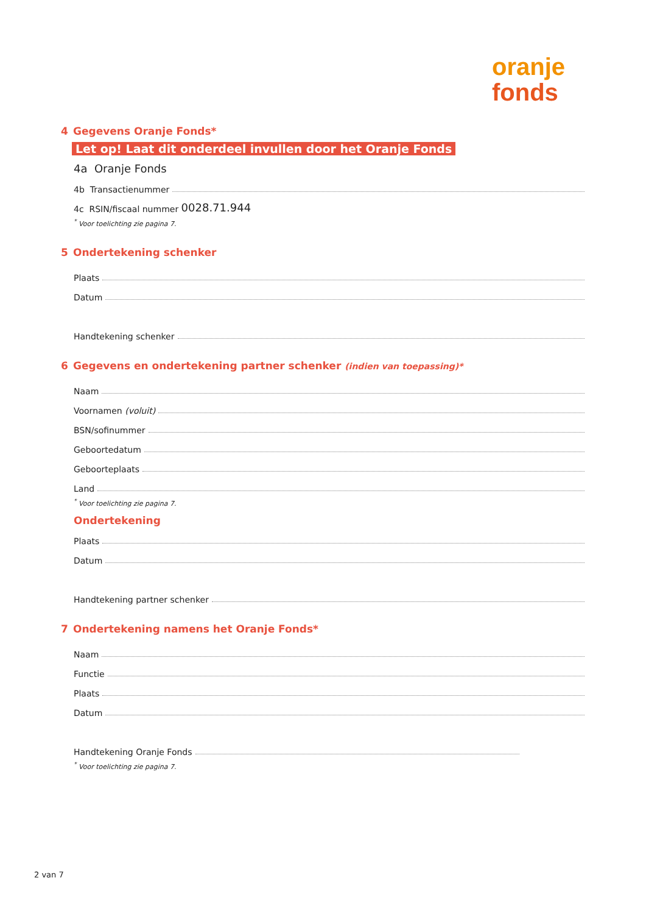oranje
fonds
4 Gegevens Oranje Fonds*
Let op! Laat dit onderdeel invullen door het Oranje Fonds
4a Oranje Fonds
4b Transactienummer
4c RSIN/fiscaal nummer 0028.71.944
<sup>*</sup> Voor toelichting zie pagina 7.
5 Ondertekening schenker
Plaats
Datum
Handtekening schenker
6 Gegevens en ondertekening partner schenker (indien van toepassing)*
Naam
Voornamen (voluit)
BSN/sofinummer
Geboortedatum
Geboorteplaats
Land
<sup>*</sup> Voor toelichting zie pagina 7.
Ondertekening
Plaats
Datum
Handtekening partner schenker
7 Ondertekening namens het Oranje Fonds*
Naam
Functie
Plaats
Datum
Handtekening Oranje Fonds
<sup>*</sup> Voor toelichting zie pagina 7.
2 van 7